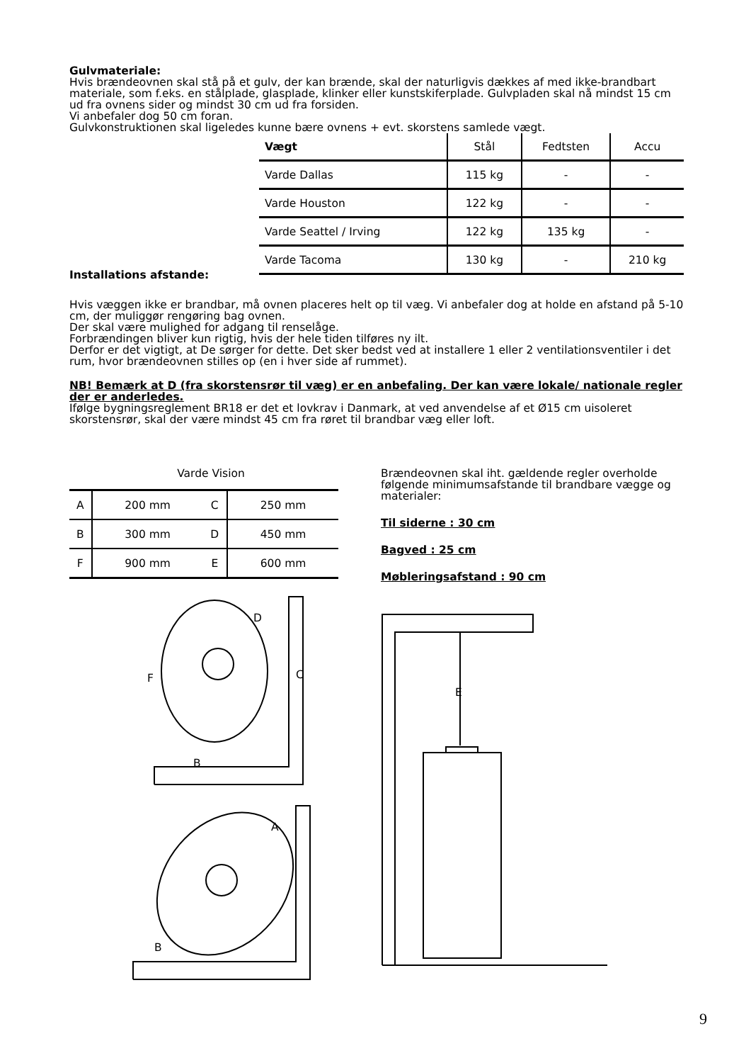Gulvmateriale:
Hvis brændeovnen skal stå på et gulv, der kan brænde, skal der naturligvis dækkes af med ikke-brandbart materiale, som f.eks. en stålplade, glasplade, klinker eller kunstskiferplade. Gulvpladen skal nå mindst 15 cm ud fra ovnens sider og mindst 30 cm ud fra forsiden.
Vi anbefaler dog 50 cm foran.
Gulvkonstruktionen skal ligeledes kunne bære ovnens + evt. skorstens samlede vægt.
| Vægt | Stål | Fedtsten | Accu |
| Varde Dallas | 115 kg | - | - |
| Varde Houston | 122 kg | - | - |
| Varde Seattel / Irving | 122 kg | 135 kg | - |
| Varde Tacoma | 130 kg | - | 210 kg |
Installations afstande:
Hvis væggen ikke er brandbar, må ovnen placeres helt op til væg. Vi anbefaler dog at holde en afstand på 5-10 cm, der muliggør rengøring bag ovnen.
Der skal være mulighed for adgang til renselåge.
Forbrændingen bliver kun rigtig, hvis der hele tiden tilføres ny ilt.
Derfor er det vigtigt, at De sørger for dette. Det sker bedst ved at installere 1 eller 2 ventilationsventiler i det rum, hvor brændeovnen stilles op (en i hver side af rummet).
NB! Bemærk at D (fra skorstensrør til væg) er en anbefaling. Der kan være lokale/ nationale regler der er anderledes.
Ifølge bygningsreglement BR18 er det et lovkrav i Danmark, at ved anvendelse af et Ø15 cm uisoleret skorstensrør, skal der være mindst 45 cm fra røret til brandbar væg eller loft.
Varde Vision
| A | 200 mm | C | 250 mm |
| B | 300 mm | D | 450 mm |
| F | 900 mm | E | 600 mm |
D
C
F
B
A
B
Brændeovnen skal iht. gældende regler overholde følgende minimumsafstande til brandbare vægge og materialer:
Til siderne : 30 cm
Bagved : 25 cm
Møbleringsafstand : 90 cm
E
9